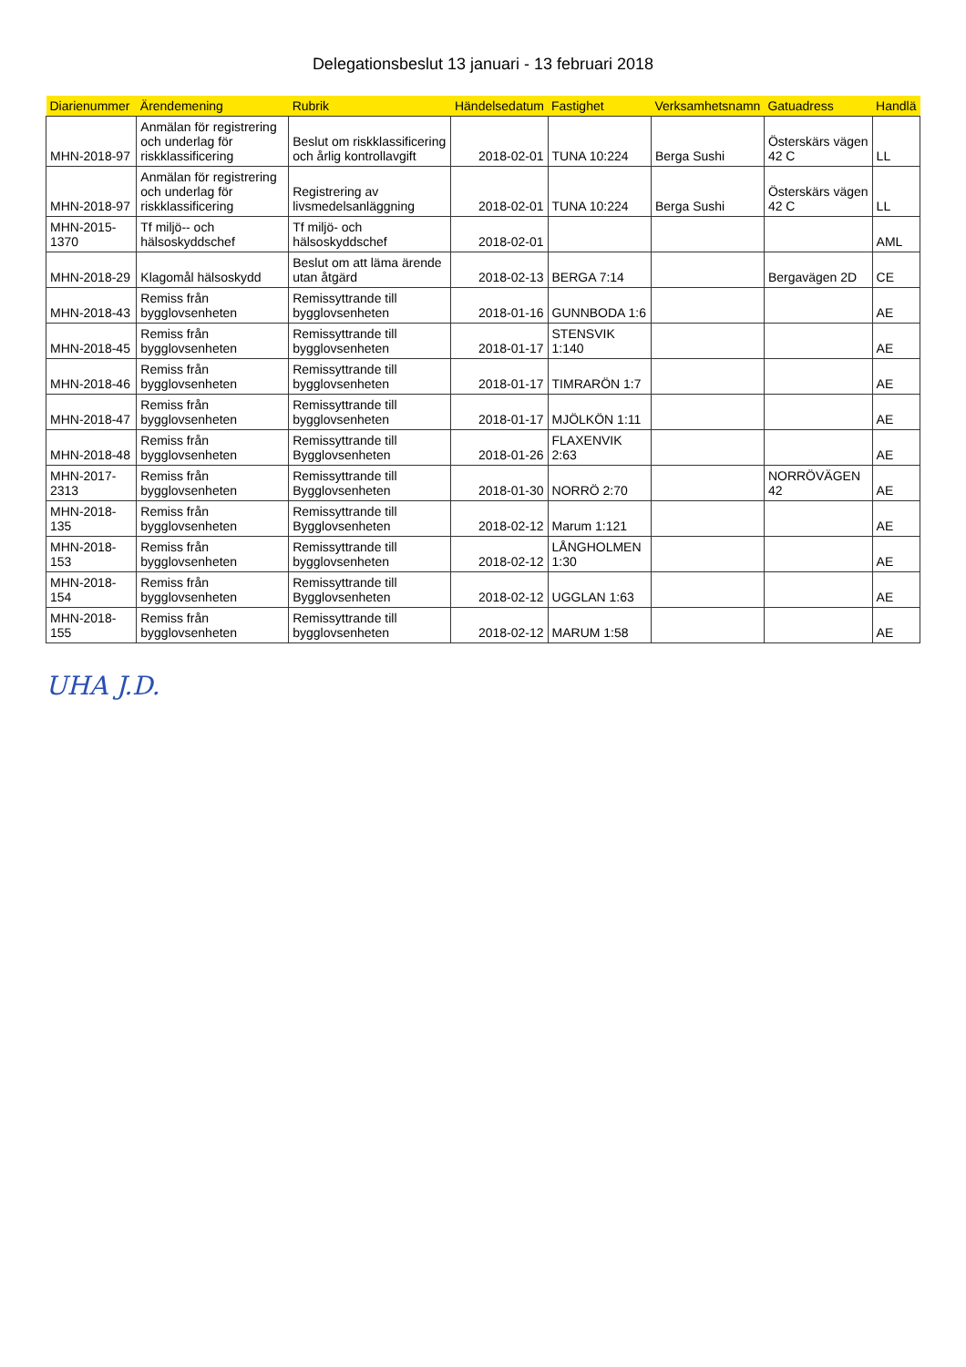Delegationsbeslut 13 januari - 13 februari 2018
| Diarienummer | Ärendemening | Rubrik | Händelsedatum | Fastighet | Verksamhetsnamn | Gatuadress | Handlä |
| --- | --- | --- | --- | --- | --- | --- | --- |
| MHN-2018-97 | Anmälan för registrering och underlag för riskklassificering | Beslut om riskklassificering och årlig kontrollavgift | 2018-02-01 | TUNA 10:224 | Berga Sushi | Österskärs vägen 42 C | LL |
| MHN-2018-97 | Anmälan för registrering och underlag för riskklassificering | Registrering av livsmedelsanläggning | 2018-02-01 | TUNA 10:224 | Berga Sushi | Österskärs vägen 42 C | LL |
| MHN-2015-1370 | Tf miljö-- och hälsoskyddschef | Tf miljö- och hälsoskyddschef | 2018-02-01 | | | | AML |
| MHN-2018-29 | Klagomål hälsoskydd | Beslut om att läma ärende utan åtgärd | 2018-02-13 | BERGA 7:14 | | Bergavägen 2D | CE |
| MHN-2018-43 | Remiss från bygglovsenheten | Remissyttrande till bygglovsenheten | 2018-01-16 | GUNNBODA 1:6 | | | AE |
| MHN-2018-45 | Remiss från bygglovsenheten | Remissyttrande till bygglovsenheten | 2018-01-17 | STENSVIK 1:140 | | | AE |
| MHN-2018-46 | Remiss från bygglovsenheten | Remissyttrande till bygglovsenheten | 2018-01-17 | TIMRARÖN 1:7 | | | AE |
| MHN-2018-47 | Remiss från bygglovsenheten | Remissyttrande till bygglovsenheten | 2018-01-17 | MJÖLKÖN 1:11 | | | AE |
| MHN-2018-48 | Remiss från bygglovsenheten | Remissyttrande till Bygglovsenheten | 2018-01-26 | FLAXENVIK 2:63 | | | AE |
| MHN-2017-2313 | Remiss från bygglovsenheten | Remissyttrande till Bygglovsenheten | 2018-01-30 | NORRÖ 2:70 | | NORRÖVÄGEN 42 | AE |
| MHN-2018-135 | Remiss från bygglovsenheten | Remissyttrande till Bygglovsenheten | 2018-02-12 | Marum 1:121 | | | AE |
| MHN-2018-153 | Remiss från bygglovsenheten | Remissyttrande till bygglovsenheten | 2018-02-12 | LÅNGHOLMEN 1:30 | | | AE |
| MHN-2018-154 | Remiss från bygglovsenheten | Remissyttrande till Bygglovsenheten | 2018-02-12 | UGGLAN 1:63 | | | AE |
| MHN-2018-155 | Remiss från bygglovsenheten | Remissyttrande till bygglovsenheten | 2018-02-12 | MARUM 1:58 | | | AE |
UHA J.D.